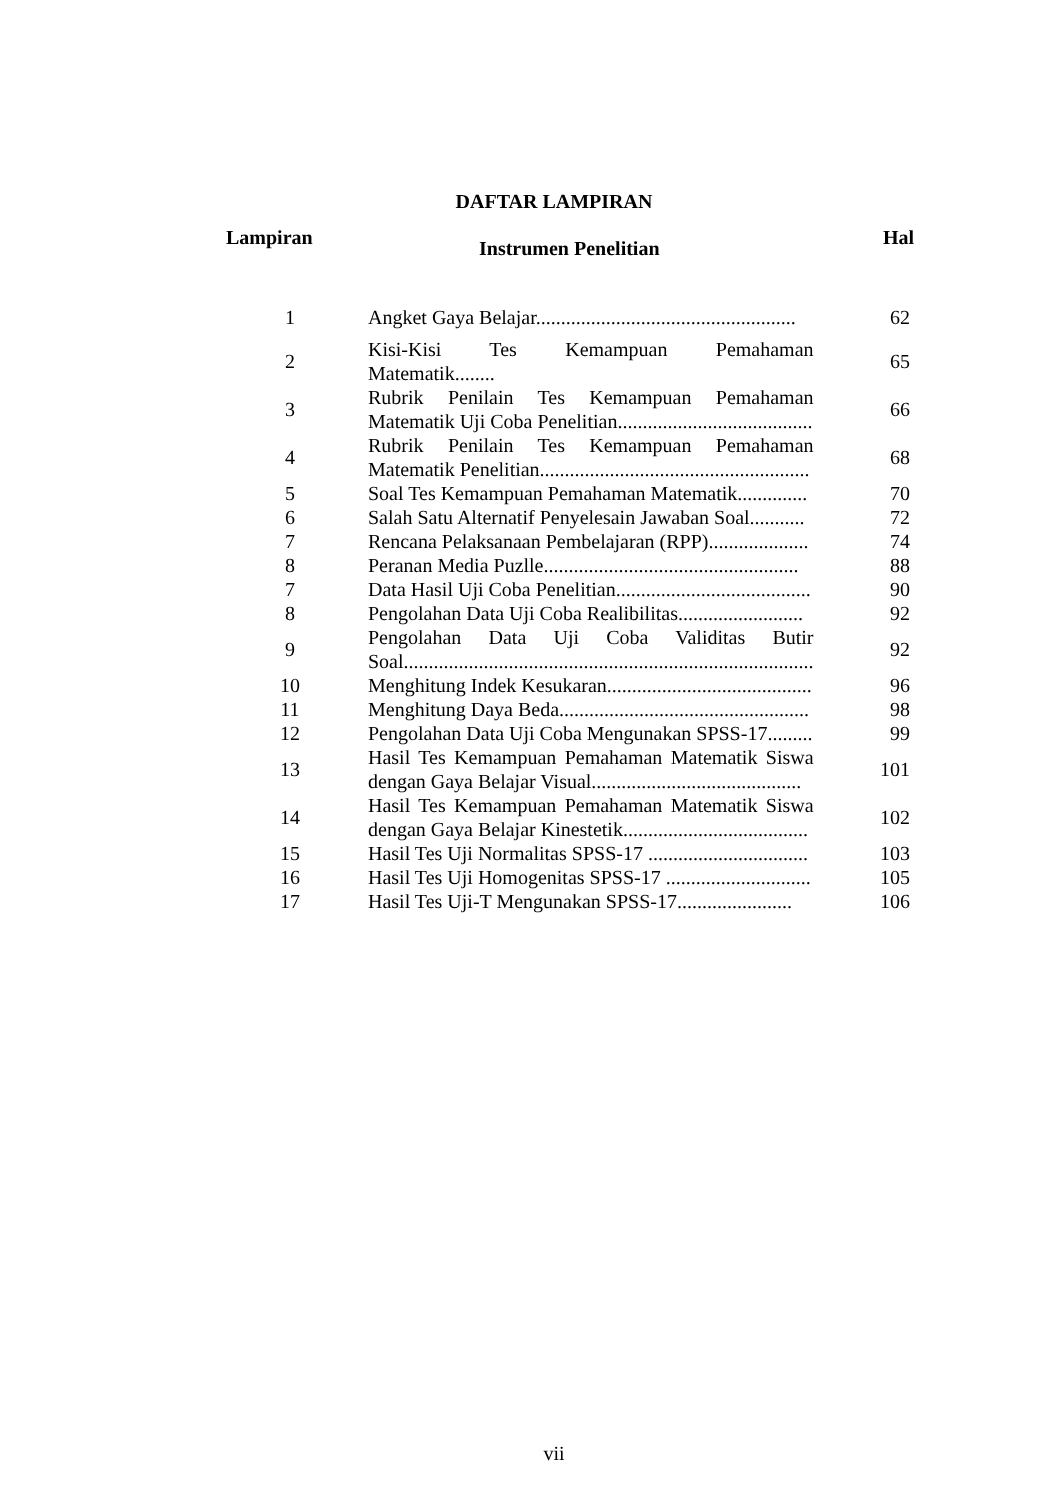DAFTAR LAMPIRAN
| Lampiran | Instrumen Penelitian | Hal |
| --- | --- | --- |
| 1 | Angket Gaya Belajar.................................................... | 62 |
| 2 | Kisi-Kisi Tes Kemampuan Pemahaman Matematik........ | 65 |
| 3 | Rubrik Penilain Tes Kemampuan Pemahaman Matematik Uji Coba Penelitian....................................... | 66 |
| 4 | Rubrik Penilain Tes Kemampuan Pemahaman Matematik Penelitian...................................................... | 68 |
| 5 | Soal Tes Kemampuan Pemahaman Matematik.............. | 70 |
| 6 | Salah Satu Alternatif Penyelesain Jawaban Soal........... | 72 |
| 7 | Rencana Pelaksanaan Pembelajaran (RPP).................... | 74 |
| 8 | Peranan Media Puzlle................................................... | 88 |
| 7 | Data Hasil Uji Coba Penelitian....................................... | 90 |
| 8 | Pengolahan Data Uji Coba Realibilitas......................... | 92 |
| 9 | Pengolahan Data Uji Coba Validitas Butir Soal.................................................................................. | 92 |
| 10 | Menghitung Indek Kesukaran......................................... | 96 |
| 11 | Menghitung Daya Beda.................................................. | 98 |
| 12 | Pengolahan Data Uji Coba Mengunakan SPSS-17......... | 99 |
| 13 | Hasil Tes Kemampuan Pemahaman Matematik Siswa dengan Gaya Belajar Visual.......................................... | 101 |
| 14 | Hasil Tes Kemampuan Pemahaman Matematik Siswa dengan Gaya Belajar Kinestetik..................................... | 102 |
| 15 | Hasil Tes Uji Normalitas SPSS-17 ................................ | 103 |
| 16 | Hasil Tes Uji Homogenitas SPSS-17 ............................. | 105 |
| 17 | Hasil Tes Uji-T Mengunakan SPSS-17....................... | 106 |
vii